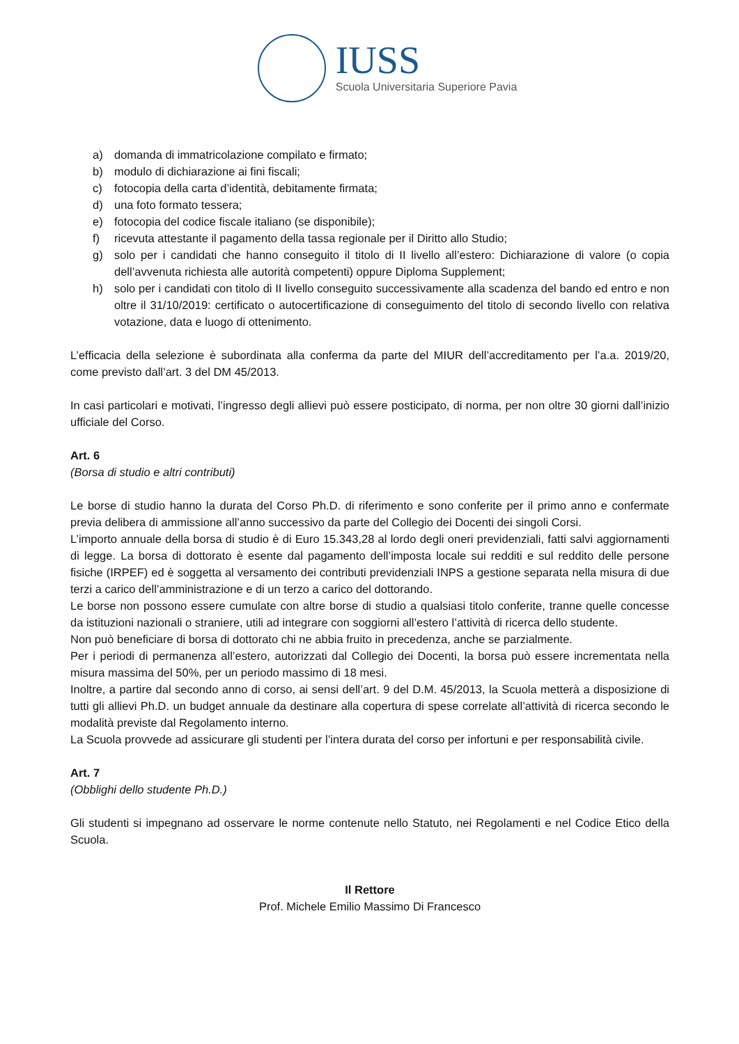IUSS
Scuola Universitaria Superiore Pavia
a) domanda di immatricolazione compilato e firmato;
b) modulo di dichiarazione ai fini fiscali;
c) fotocopia della carta d’identità, debitamente firmata;
d) una foto formato tessera;
e) fotocopia del codice fiscale italiano (se disponibile);
f) ricevuta attestante il pagamento della tassa regionale per il Diritto allo Studio;
g) solo per i candidati che hanno conseguito il titolo di II livello all’estero: Dichiarazione di valore (o copia dell’avvenuta richiesta alle autorità competenti) oppure Diploma Supplement;
h) solo per i candidati con titolo di II livello conseguito successivamente alla scadenza del bando ed entro e non oltre il 31/10/2019: certificato o autocertificazione di conseguimento del titolo di secondo livello con relativa votazione, data e luogo di ottenimento.
L’efficacia della selezione è subordinata alla conferma da parte del MIUR dell’accreditamento per l’a.a. 2019/20, come previsto dall’art. 3 del DM 45/2013.
In casi particolari e motivati, l’ingresso degli allievi può essere posticipato, di norma, per non oltre 30 giorni dall’inizio ufficiale del Corso.
Art. 6
(Borsa di studio e altri contributi)
Le borse di studio hanno la durata del Corso Ph.D. di riferimento e sono conferite per il primo anno e confermate previa delibera di ammissione all’anno successivo da parte del Collegio dei Docenti dei singoli Corsi.
L’importo annuale della borsa di studio è di Euro 15.343,28 al lordo degli oneri previdenziali, fatti salvi aggiornamenti di legge. La borsa di dottorato è esente dal pagamento dell’imposta locale sui redditi e sul reddito delle persone fisiche (IRPEF) ed è soggetta al versamento dei contributi previdenziali INPS a gestione separata nella misura di due terzi a carico dell’amministrazione e di un terzo a carico del dottorando.
Le borse non possono essere cumulate con altre borse di studio a qualsiasi titolo conferite, tranne quelle concesse da istituzioni nazionali o straniere, utili ad integrare con soggiorni all’estero l’attività di ricerca dello studente.
Non può beneficiare di borsa di dottorato chi ne abbia fruito in precedenza, anche se parzialmente.
Per i periodi di permanenza all’estero, autorizzati dal Collegio dei Docenti, la borsa può essere incrementata nella misura massima del 50%, per un periodo massimo di 18 mesi.
Inoltre, a partire dal secondo anno di corso, ai sensi dell’art. 9 del D.M. 45/2013, la Scuola metterà a disposizione di tutti gli allievi Ph.D. un budget annuale da destinare alla copertura di spese correlate all’attività di ricerca secondo le modalità previste dal Regolamento interno.
La Scuola provvede ad assicurare gli studenti per l’intera durata del corso per infortuni e per responsabilità civile.
Art. 7
(Obblighi dello studente Ph.D.)
Gli studenti si impegnano ad osservare le norme contenute nello Statuto, nei Regolamenti e nel Codice Etico della Scuola.
Il Rettore
Prof. Michele Emilio Massimo Di Francesco